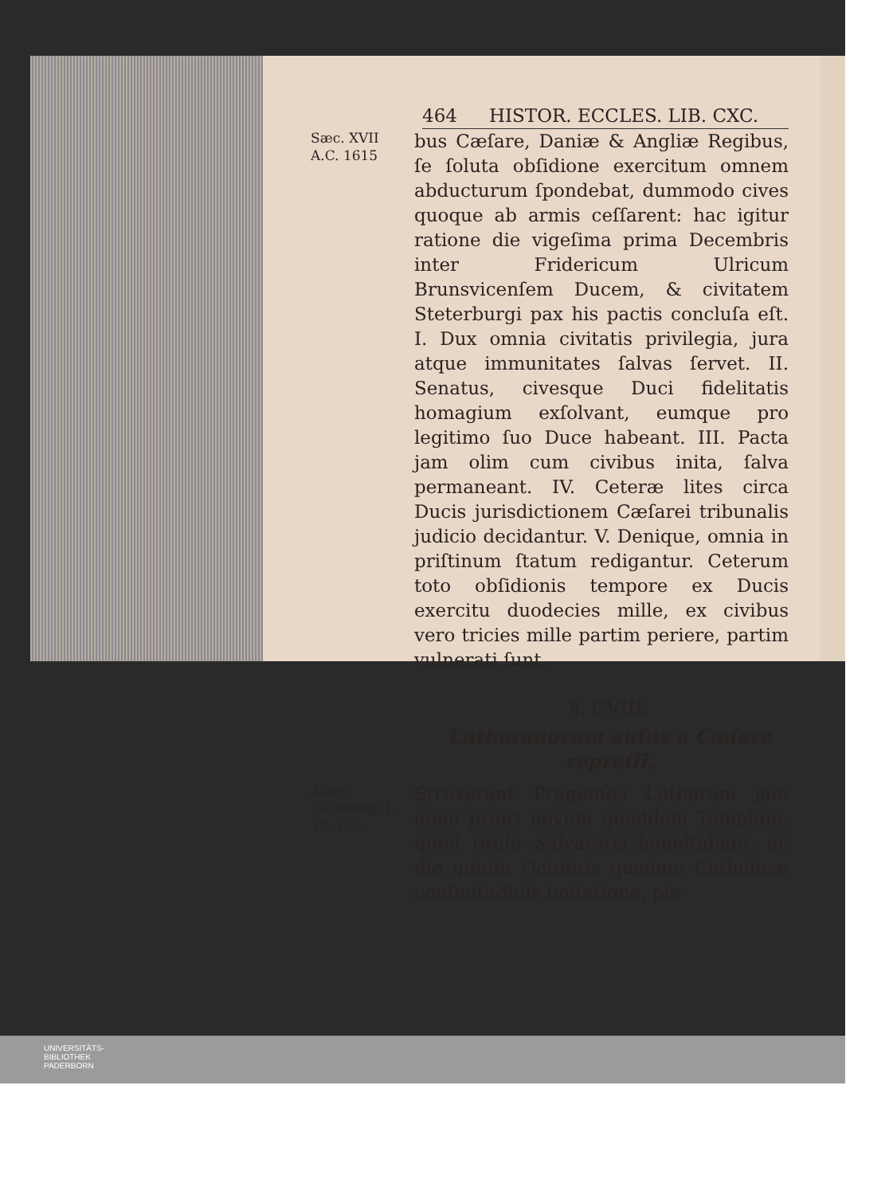464 HISTOR. ECCLES. LIB. CXC.
Sæc. XVII
A.C. 1615
bus Cæſare, Daniæ & Angliæ Regibus, ſe ſoluta obſidione exercitum omnem abducturum ſpondebat, dummodo cives quoque ab armis ceſſarent: hac igitur ratione die vigeſima prima Decembris inter Fridericum Ulricum Brunsvicenſem Ducem, & civitatem Steterburgi pax his pactis concluſa eſt. I. Dux omnia civitatis privilegia, jura atque immunitates ſalvas ſervet. II. Senatus, civesque Duci fidelitatis homagium exſolvant, eumque pro legitimo ſuo Duce habeant. III. Pacta jam olim cum civibus inita, ſalva permaneant. IV. Ceteræ lites circa Ducis jurisdictionem Cæſarei tribunalis judicio decidantur. V. Denique, omnia in priſtinum ſtatum redigantur. Ceterum toto obſidionis tempore ex Ducis exercitu duodecies mille, ex civibus vero tricies mille partim periere, partim vulnerati ſunt.
§. CVIII.
Lutheranorum auſus a Cæſare repreſſi.
Merc. Gallobelg. t. 10. l. 3.
Struxerant Pragenſes Lutherani jam anno priori novum quoddam Templum, quod titulo Salvatoris honeſtabant, ac die quinta Octobris quadam Catholicæ conſuetudinis imitatione, ple-
UNIVERSITÄTS-
BIBLIOTHEK
PADERBORN